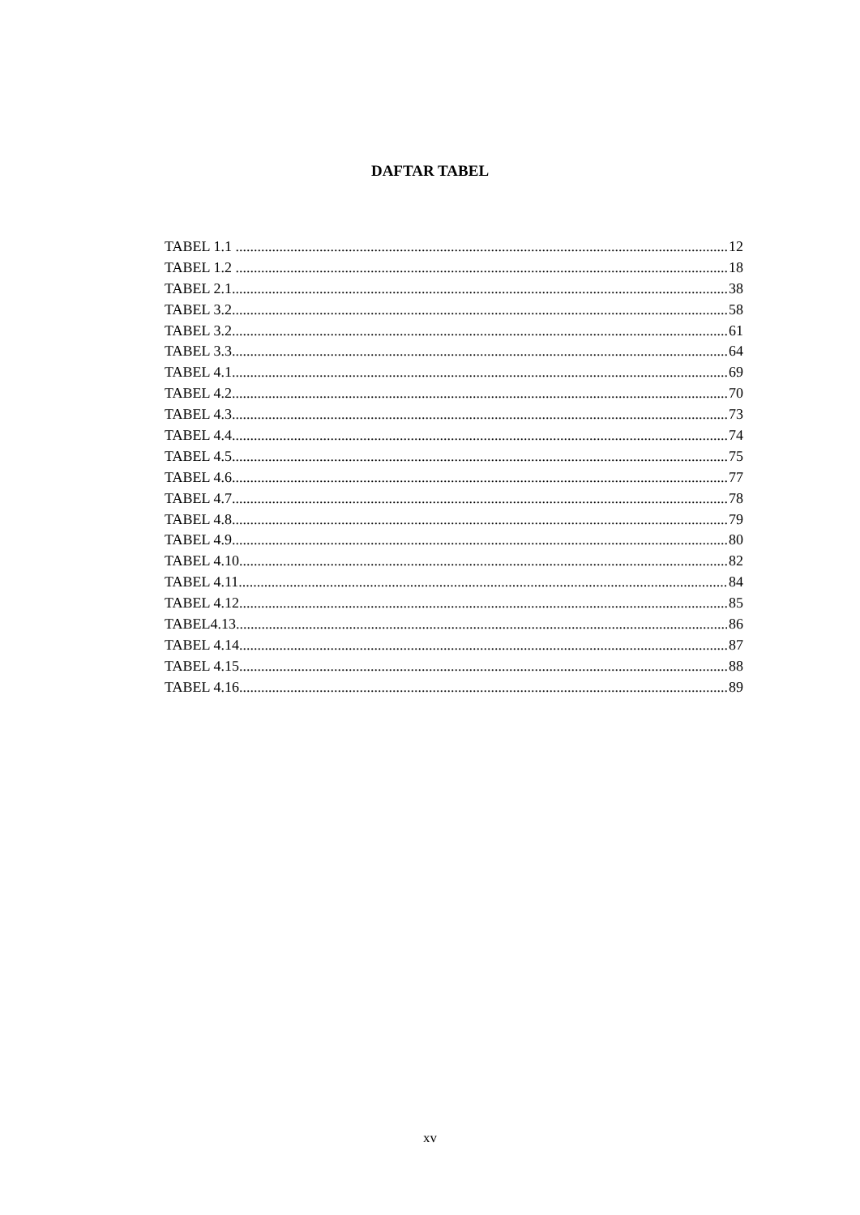DAFTAR TABEL
TABEL 1.1 12
TABEL 1.2 18
TABEL 2.1 38
TABEL 3.2 58
TABEL 3.2 61
TABEL 3.3 64
TABEL 4.1 69
TABEL 4.2 70
TABEL 4.3 73
TABEL 4.4 74
TABEL 4.5 75
TABEL 4.6 77
TABEL 4.7 78
TABEL 4.8 79
TABEL 4.9 80
TABEL 4.10 82
TABEL 4.11 84
TABEL 4.12 85
TABEL4.13 86
TABEL 4.14 87
TABEL 4.15 88
TABEL 4.16 89
xv